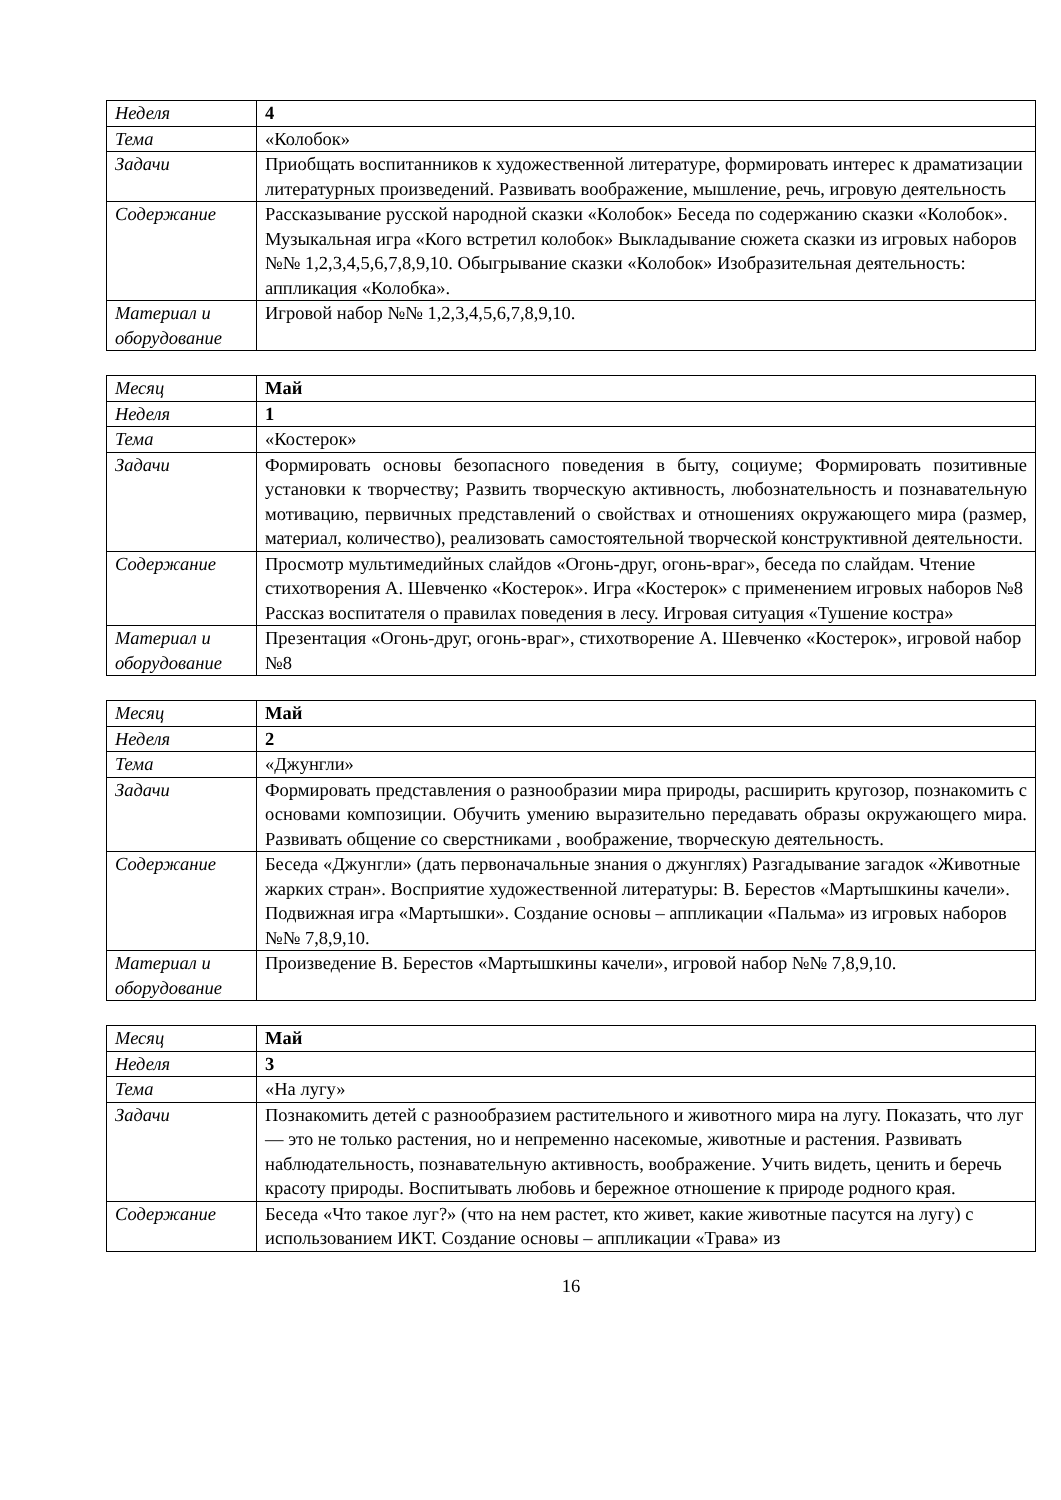| Неделя | 4 |
| Тема | «Колобок» |
| Задачи | Приобщать воспитанников к художественной литературе, формировать интерес к драматизации литературных произведений. Развивать воображение, мышление, речь, игровую деятельность |
| Содержание | Рассказывание русской народной сказки «Колобок» Беседа по содержанию сказки «Колобок». Музыкальная игра «Кого встретил колобок» Выкладывание сюжета сказки из игровых наборов №№ 1,2,3,4,5,6,7,8,9,10. Обыгрывание сказки «Колобок» Изобразительная деятельность: аппликация «Колобка». |
| Материал и оборудование | Игровой набор №№ 1,2,3,4,5,6,7,8,9,10. |
| Месяц | Май |
| Неделя | 1 |
| Тема | «Костерок» |
| Задачи | Формировать основы безопасного поведения в быту, социуме; Формировать позитивные установки к творчеству; Развить творческую активность, любознательность и познавательную мотивацию, первичных представлений о свойствах и отношениях окружающего мира (размер, материал, количество), реализовать самостоятельной творческой конструктивной деятельности. |
| Содержание | Просмотр мультимедийных слайдов «Огонь-друг, огонь-враг», беседа по слайдам. Чтение стихотворения А. Шевченко «Костерок». Игра «Костерок» с применением игровых наборов №8 Рассказ воспитателя о правилах поведения в лесу. Игровая ситуация «Тушение костра» |
| Материал и оборудование | Презентация «Огонь-друг, огонь-враг», стихотворение А. Шевченко «Костерок», игровой набор №8 |
| Месяц | Май |
| Неделя | 2 |
| Тема | «Джунгли» |
| Задачи | Формировать представления о разнообразии мира природы, расширить кругозор, познакомить с основами композиции. Обучить умению выразительно передавать образы окружающего мира. Развивать общение со сверстниками , воображение, творческую деятельность. |
| Содержание | Беседа «Джунгли» (дать первоначальные знания о джунглях) Разгадывание загадок «Животные жарких стран». Восприятие художественной литературы: В. Берестов «Мартышкины качели». Подвижная игра «Мартышки». Создание основы – аппликации «Пальма» из игровых наборов №№ 7,8,9,10. |
| Материал и оборудование | Произведение В. Берестов «Мартышкины качели», игровой набор №№ 7,8,9,10. |
| Месяц | Май |
| Неделя | 3 |
| Тема | «На лугу» |
| Задачи | Познакомить детей с разнообразием растительного и животного мира на лугу. Показать, что луг — это не только растения, но и непременно насекомые, животные и растения. Развивать наблюдательность, познавательную активность, воображение. Учить видеть, ценить и беречь красоту природы. Воспитывать любовь и бережное отношение к природе родного края. |
| Содержание | Беседа «Что такое луг?» (что на нем растет, кто живет, какие животные пасутся на лугу) с использованием ИКТ. Создание основы – аппликации «Трава» из |
16